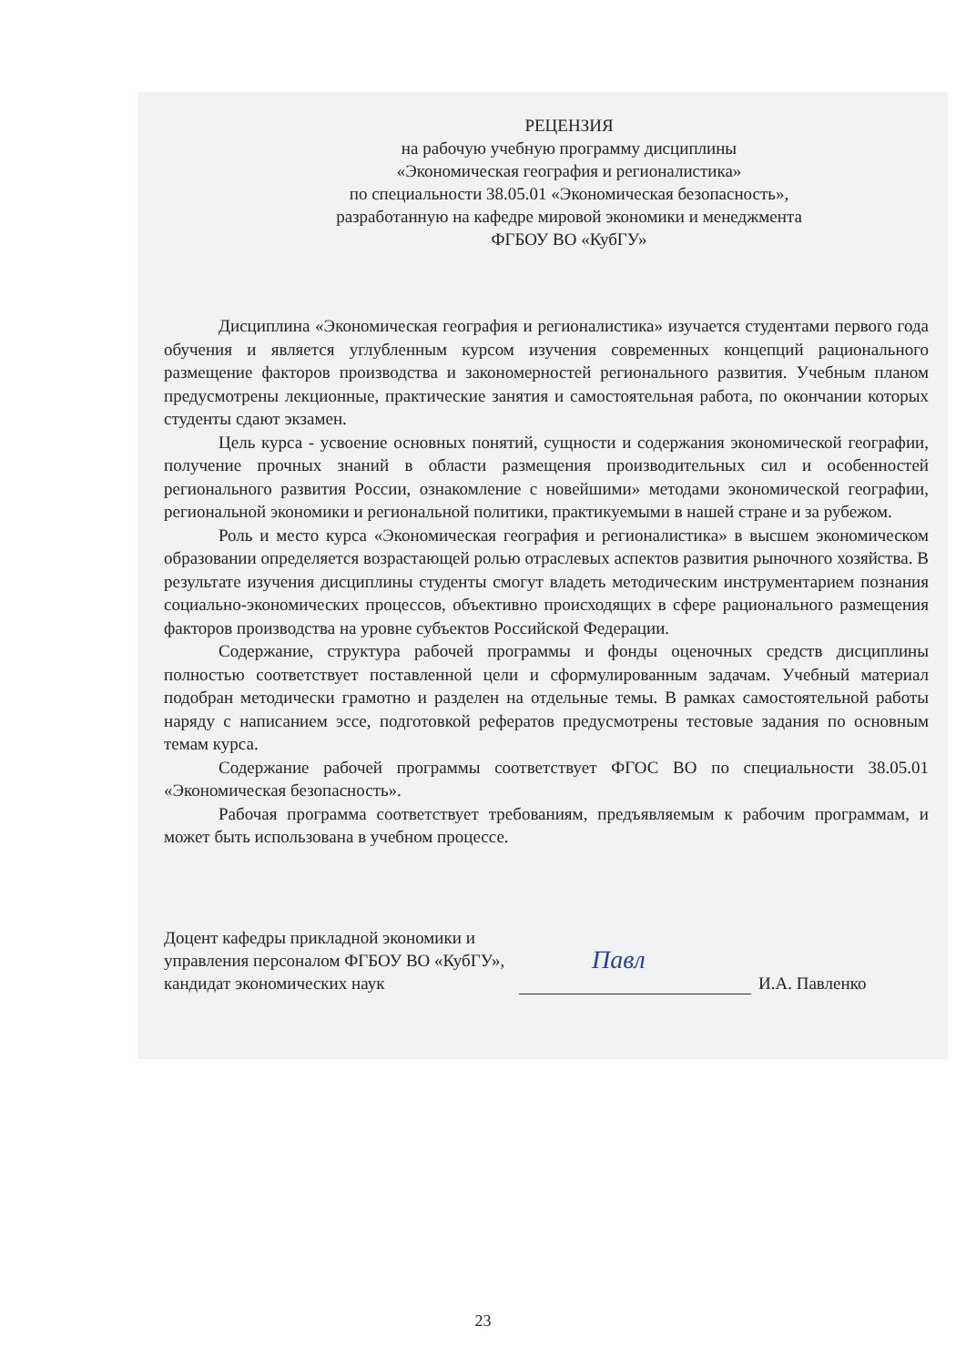РЕЦЕНЗИЯ
на рабочую учебную программу дисциплины
«Экономическая география и регионалистика»
по специальности 38.05.01 «Экономическая безопасность»,
разработанную на кафедре мировой экономики и менеджмента
ФГБОУ ВО «КубГУ»
Дисциплина «Экономическая география и регионалистика» изучается студентами первого года обучения и является углубленным курсом изучения современных концепций рационального размещение факторов производства и закономерностей регионального развития. Учебным планом предусмотрены лекционные, практические занятия и самостоятельная работа, по окончании которых студенты сдают экзамен.
Цель курса - усвоение основных понятий, сущности и содержания экономической географии, получение прочных знаний в области размещения производительных сил и особенностей регионального развития России, ознакомление с новейшими» методами экономической географии, региональной экономики и региональной политики, практикуемыми в нашей стране и за рубежом.
Роль и место курса «Экономическая география и регионалистика» в высшем экономическом образовании определяется возрастающей ролью отраслевых аспектов развития рыночного хозяйства. В результате изучения дисциплины студенты смогут владеть методическим инструментарием познания социально-экономических процессов, объективно происходящих в сфере рационального размещения факторов производства на уровне субъектов Российской Федерации.
Содержание, структура рабочей программы и фонды оценочных средств дисциплины полностью соответствует поставленной цели и сформулированным задачам. Учебный материал подобран методически грамотно и разделен на отдельные темы. В рамках самостоятельной работы наряду с написанием эссе, подготовкой рефератов предусмотрены тестовые задания по основным темам курса.
Содержание рабочей программы соответствует ФГОС ВО по специальности 38.05.01 «Экономическая безопасность».
Рабочая программа соответствует требованиям, предъявляемым к рабочим программам, и может быть использована в учебном процессе.
Доцент кафедры прикладной экономики и управления персоналом ФГБОУ ВО «КубГУ», кандидат экономических наук
Павл
И.А. Павленко
23